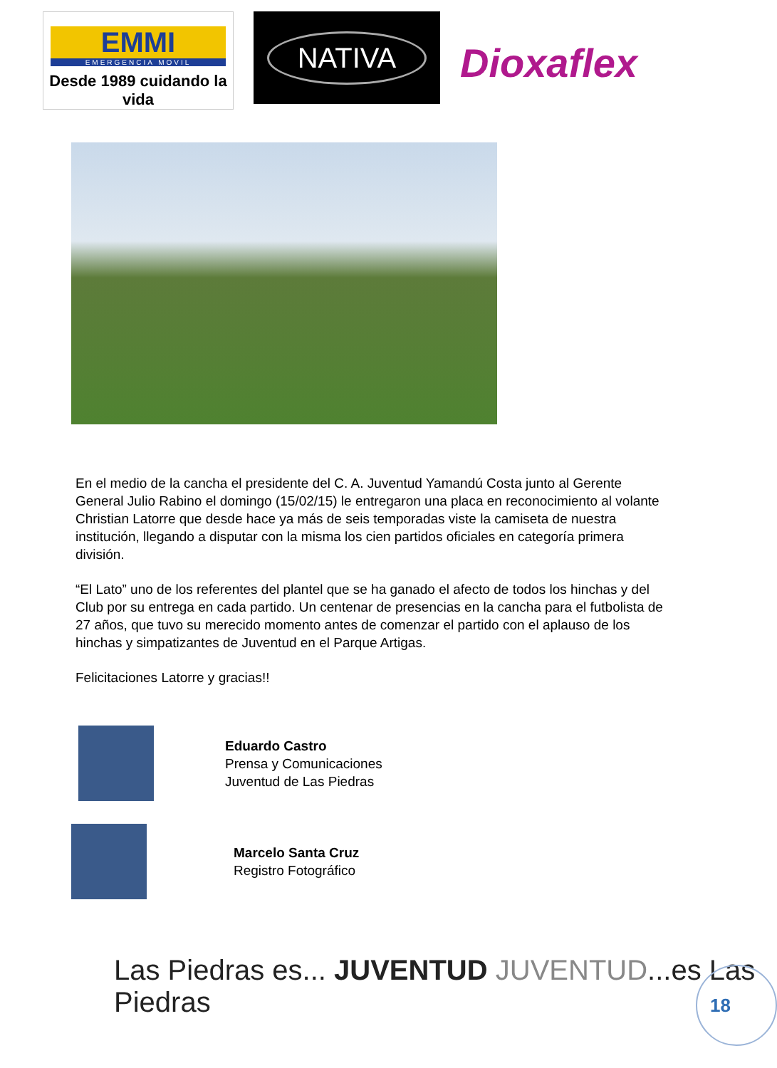EMMI
EMERGENCIA MOVIL
Desde 1989 cuidando la vida
NATIVA
Dioxaflex
En el medio de la cancha el presidente del C. A. Juventud Yamandú Costa junto al Gerente General Julio Rabino el domingo (15/02/15) le entregaron una placa en reconocimiento al volante Christian Latorre que desde hace ya más de seis temporadas viste la camiseta de nuestra institución, llegando a disputar con la misma los cien partidos oficiales en categoría primera división.
“El Lato” uno de los referentes del plantel que se ha ganado el afecto de todos los hinchas y del Club por su entrega en cada partido. Un centenar de presencias en la cancha para el futbolista de 27 años, que tuvo su merecido momento antes de comenzar el partido con el aplauso de los hinchas y simpatizantes de Juventud en el Parque Artigas.
Felicitaciones Latorre y gracias!!
Eduardo Castro
Prensa y Comunicaciones
Juventud de Las Piedras
Marcelo Santa Cruz
Registro Fotográfico
Las Piedras es... JUVENTUD JUVENTUD...es Las Piedras
18